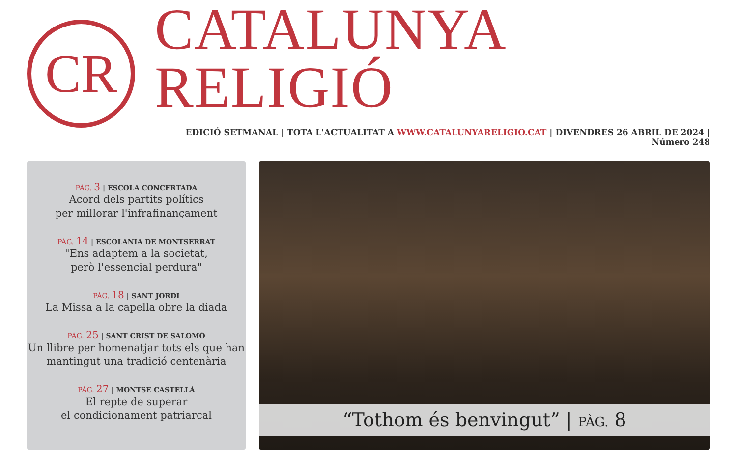CR
CATALUNYA RELIGIÓ
EDICIÓ SETMANAL | TOTA L'ACTUALITAT A WWW.CATALUNYARELIGIO.CAT | DIVENDRES 26 ABRIL DE 2024 | Número 248
PÀG. 3 | ESCOLA CONCERTADA
Acord dels partits polítics
per millorar l'infrafinançament
PÀG. 14 | ESCOLANIA DE MONTSERRAT
"Ens adaptem a la societat,
però l'essencial perdura"
PÀG. 18 | SANT JORDI
La Missa a la capella obre la diada
PÀG. 25 | SANT CRIST DE SALOMÓ
Un llibre per homenatjar tots els que han
mantingut una tradició centenària
PÀG. 27 | MONTSE CASTELLÀ
El repte de superar
el condicionament patriarcal
“Tothom és benvingut” | PÀG. 8